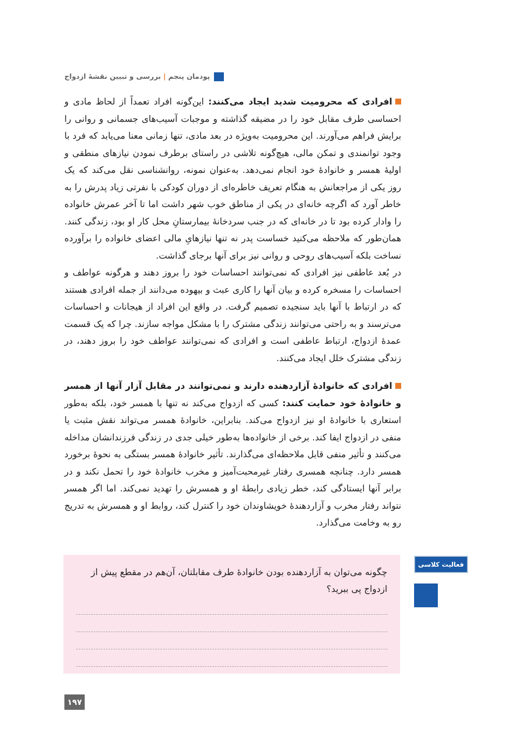پودمان پنجم | بررسی و تبیین نقشهٔ ازدواج
افرادی که محرومیت شدید ایجاد می‌کنند: این‌گونه افراد تعمداً از لحاظ مادی و احساسی طرف مقابل خود را در مضیقه گذاشته و موجبات آسیب‌های جسمانی و روانی را برایش فراهم می‌آورند. این محرومیت به‌ویژه در بعد مادی، تنها زمانی معنا می‌یابد که فرد با وجود توانمندی و تمکن مالی، هیچ‌گونه تلاشی در راستای برطرف نمودن نیازهای منطقی و اولیهٔ همسر و خانوادهٔ خود انجام نمی‌دهد. به‌عنوان نمونه، روانشناسی نقل می‌کند که یک روز یکی از مراجعانش به هنگام تعریف خاطره‌ای از دوران کودکی با نفرتی زیاد پدرش را به خاطر آورد که اگرچه خانه‌ای در یکی از مناطق خوب شهر داشت اما تا آخر عمرش خانواده را وادار کرده بود تا در خانه‌ای که در جنب سردخانهٔ بیمارستانِ محل کار او بود، زندگی کنند. همان‌طور که ملاحظه می‌کنید خساست پدر نه تنها نیازهایِ مالی اعضای خانواده را برآورده نساخت بلکه آسیب‌های روحی و روانی نیز برای آنها برجای گذاشت.
در بُعد عاطفی نیز افرادی که نمی‌توانند احساسات خود را بروز دهند و هرگونه عواطف و احساسات را مسخره کرده و بیان آنها را کاری عبث و بیهوده می‌دانند از جمله افرادی هستند که در ارتباط با آنها باید سنجیده تصمیم گرفت. در واقع این افراد از هیجانات و احساسات می‌ترسند و به راحتی می‌توانند زندگی مشترک را با مشکل مواجه سازند. چرا که یک قسمت عمدهٔ ازدواج، ارتباط عاطفی است و افرادی که نمی‌توانند عواطف خود را بروز دهند، در زندگی مشترک خلل ایجاد می‌کنند.
افرادی که خانوادهٔ آزاردهنده دارند و نمی‌توانند در مقابل آزار آنها از همسر و خانوادهٔ خود حمایت کنند: کسی که ازدواج می‌کند نه تنها با همسر خود، بلکه به‌طور استعاری با خانوادهٔ او نیز ازدواج می‌کند. بنابراین، خانوادهٔ همسر می‌تواند نقش مثبت یا منفی در ازدواج ایفا کند. برخی از خانواده‌ها به‌طور خیلی جدی در زندگی فرزندانشان مداخله می‌کنند و تأثیر منفی قابل ملاحظه‌ای می‌گذارند. تأثیر خانوادهٔ همسر بستگی به نحوهٔ برخورد همسر دارد. چنانچه همسری رفتار غیرمحبت‌آمیز و مخرب خانوادهٔ خود را تحمل نکند و در برابر آنها ایستادگی کند، خطر زیادی رابطهٔ او و همسرش را تهدید نمی‌کند. اما اگر همسر نتواند رفتار مخرب و آزاردهندهٔ خویشاوندان خود را کنترل کند، روابط او و همسرش به تدریج رو به وخامت می‌گذارد.
فعالیت کلاسی
چگونه می‌توان به آزاردهنده بودن خانوادهٔ طرف مقابلتان، آن‌هم در مقطع پیش از ازدواج پی ببرید؟
۱۹۷